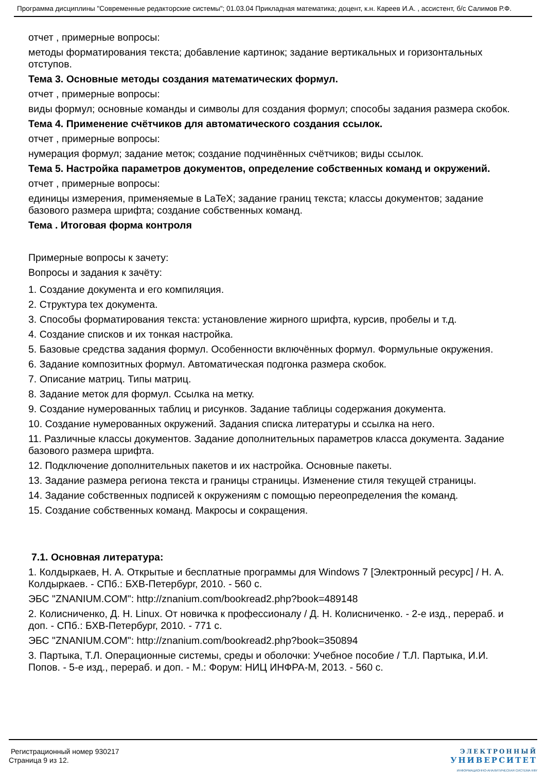Программа дисциплины "Современные редакторские системы"; 01.03.04 Прикладная математика; доцент, к.н. Кареев И.А. , ассистент, б/с Салимов Р.Ф.
отчет , примерные вопросы:
методы форматирования текста; добавление картинок; задание вертикальных и горизонтальных отступов.
Тема 3. Основные методы создания математических формул.
отчет , примерные вопросы:
виды формул; основные команды и символы для создания формул; способы задания размера скобок.
Тема 4. Применение счётчиков для автоматического создания ссылок.
отчет , примерные вопросы:
нумерация формул; задание меток; создание подчинённых счётчиков; виды ссылок.
Тема 5. Настройка параметров документов, определение собственных команд и окружений.
отчет , примерные вопросы:
единицы измерения, применяемые в LaTeX; задание границ текста; классы документов; задание базового размера шрифта; создание собственных команд.
Тема . Итоговая форма контроля
Примерные вопросы к зачету:
Вопросы и задания к зачёту:
1. Создание документа и его компиляция.
2. Структура tex документа.
3. Способы форматирования текста: установление жирного шрифта, курсив, пробелы и т.д.
4. Создание списков и их тонкая настройка.
5. Базовые средства задания формул. Особенности включённых формул. Формульные окружения.
6. Задание композитных формул. Автоматическая подгонка размера скобок.
7. Описание матриц. Типы матриц.
8. Задание меток для формул. Ссылка на метку.
9. Создание нумерованных таблиц и рисунков. Задание таблицы содержания документа.
10. Создание нумерованных окружений. Задания списка литературы и ссылка на него.
11. Различные классы документов. Задание дополнительных параметров класса документа. Задание базового размера шрифта.
12. Подключение дополнительных пакетов и их настройка. Основные пакеты.
13. Задание размера региона текста и границы страницы. Изменение стиля текущей страницы.
14. Задание собственных подписей к окружениям с помощью переопределения the команд.
15. Создание собственных команд. Макросы и сокращения.
7.1. Основная литература:
1. Колдыркаев, Н. А. Открытые и бесплатные программы для Windows 7 [Электронный ресурс] / Н. А. Колдыркаев. - СПб.: БХВ-Петербург, 2010. - 560 с.
ЭБС "ZNANIUM.COM": http://znanium.com/bookread2.php?book=489148
2. Колисниченко, Д. Н. Linux. От новичка к профессионалу / Д. Н. Колисниченко. - 2-е изд., перераб. и доп. - СПб.: БХВ-Петербург, 2010. - 771 с.
ЭБС "ZNANIUM.COM": http://znanium.com/bookread2.php?book=350894
3. Партыка, Т.Л. Операционные системы, среды и оболочки: Учебное пособие / Т.Л. Партыка, И.И. Попов. - 5-е изд., перераб. и доп. - М.: Форум: НИЦ ИНФРА-М, 2013. - 560 с.
Регистрационный номер 930217
Страница 9 из 12.
ЭЛЕКТРОННЫЙ
УНИВЕРСИТЕТ
ИНФОРМАЦИОННО-АНАЛИТИЧЕСКАЯ СИСТЕМА КФУ